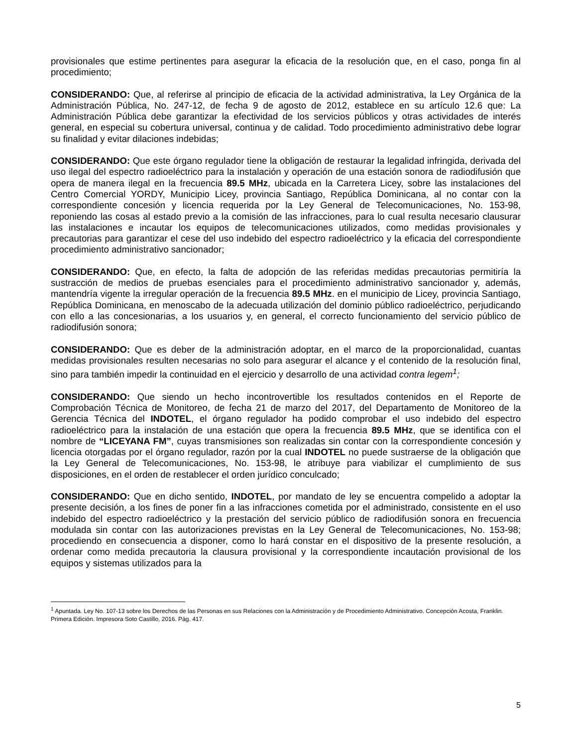provisionales que estime pertinentes para asegurar la eficacia de la resolución que, en el caso, ponga fin al procedimiento;
CONSIDERANDO: Que, al referirse al principio de eficacia de la actividad administrativa, la Ley Orgánica de la Administración Pública, No. 247-12, de fecha 9 de agosto de 2012, establece en su artículo 12.6 que: La Administración Pública debe garantizar la efectividad de los servicios públicos y otras actividades de interés general, en especial su cobertura universal, continua y de calidad. Todo procedimiento administrativo debe lograr su finalidad y evitar dilaciones indebidas;
CONSIDERANDO: Que este órgano regulador tiene la obligación de restaurar la legalidad infringida, derivada del uso ilegal del espectro radioeléctrico para la instalación y operación de una estación sonora de radiodifusión que opera de manera ilegal en la frecuencia 89.5 MHz, ubicada en la Carretera Licey, sobre las instalaciones del Centro Comercial YORDY, Municipio Licey, provincia Santiago, República Dominicana, al no contar con la correspondiente concesión y licencia requerida por la Ley General de Telecomunicaciones, No. 153-98, reponiendo las cosas al estado previo a la comisión de las infracciones, para lo cual resulta necesario clausurar las instalaciones e incautar los equipos de telecomunicaciones utilizados, como medidas provisionales y precautorias para garantizar el cese del uso indebido del espectro radioeléctrico y la eficacia del correspondiente procedimiento administrativo sancionador;
CONSIDERANDO: Que, en efecto, la falta de adopción de las referidas medidas precautorias permitiría la sustracción de medios de pruebas esenciales para el procedimiento administrativo sancionador y, además, mantendría vigente la irregular operación de la frecuencia 89.5 MHz. en el municipio de Licey, provincia Santiago, República Dominicana, en menoscabo de la adecuada utilización del dominio público radioeléctrico, perjudicando con ello a las concesionarias, a los usuarios y, en general, el correcto funcionamiento del servicio público de radiodifusión sonora;
CONSIDERANDO: Que es deber de la administración adoptar, en el marco de la proporcionalidad, cuantas medidas provisionales resulten necesarias no solo para asegurar el alcance y el contenido de la resolución final, sino para también impedir la continuidad en el ejercicio y desarrollo de una actividad contra legem<sup>1</sup>;
CONSIDERANDO: Que siendo un hecho incontrovertible los resultados contenidos en el Reporte de Comprobación Técnica de Monitoreo, de fecha 21 de marzo del 2017, del Departamento de Monitoreo de la Gerencia Técnica del INDOTEL, el órgano regulador ha podido comprobar el uso indebido del espectro radioeléctrico para la instalación de una estación que opera la frecuencia 89.5 MHz, que se identifica con el nombre de “LICEYANA FM”, cuyas transmisiones son realizadas sin contar con la correspondiente concesión y licencia otorgadas por el órgano regulador, razón por la cual INDOTEL no puede sustraerse de la obligación que la Ley General de Telecomunicaciones, No. 153-98, le atribuye para viabilizar el cumplimiento de sus disposiciones, en el orden de restablecer el orden jurídico conculcado;
CONSIDERANDO: Que en dicho sentido, INDOTEL, por mandato de ley se encuentra compelido a adoptar la presente decisión, a los fines de poner fin a las infracciones cometida por el administrado, consistente en el uso indebido del espectro radioeléctrico y la prestación del servicio público de radiodifusión sonora en frecuencia modulada sin contar con las autorizaciones previstas en la Ley General de Telecomunicaciones, No. 153-98; procediendo en consecuencia a disponer, como lo hará constar en el dispositivo de la presente resolución, a ordenar como medida precautoria la clausura provisional y la correspondiente incautación provisional de los equipos y sistemas utilizados para la
<sup>1</sup> Apuntada. Ley No. 107-13 sobre los Derechos de las Personas en sus Relaciones con la Administración y de Procedimiento Administrativo. Concepción Acosta, Franklin. Primera Edición. Impresora Soto Castillo, 2016. Pág. 417.
5